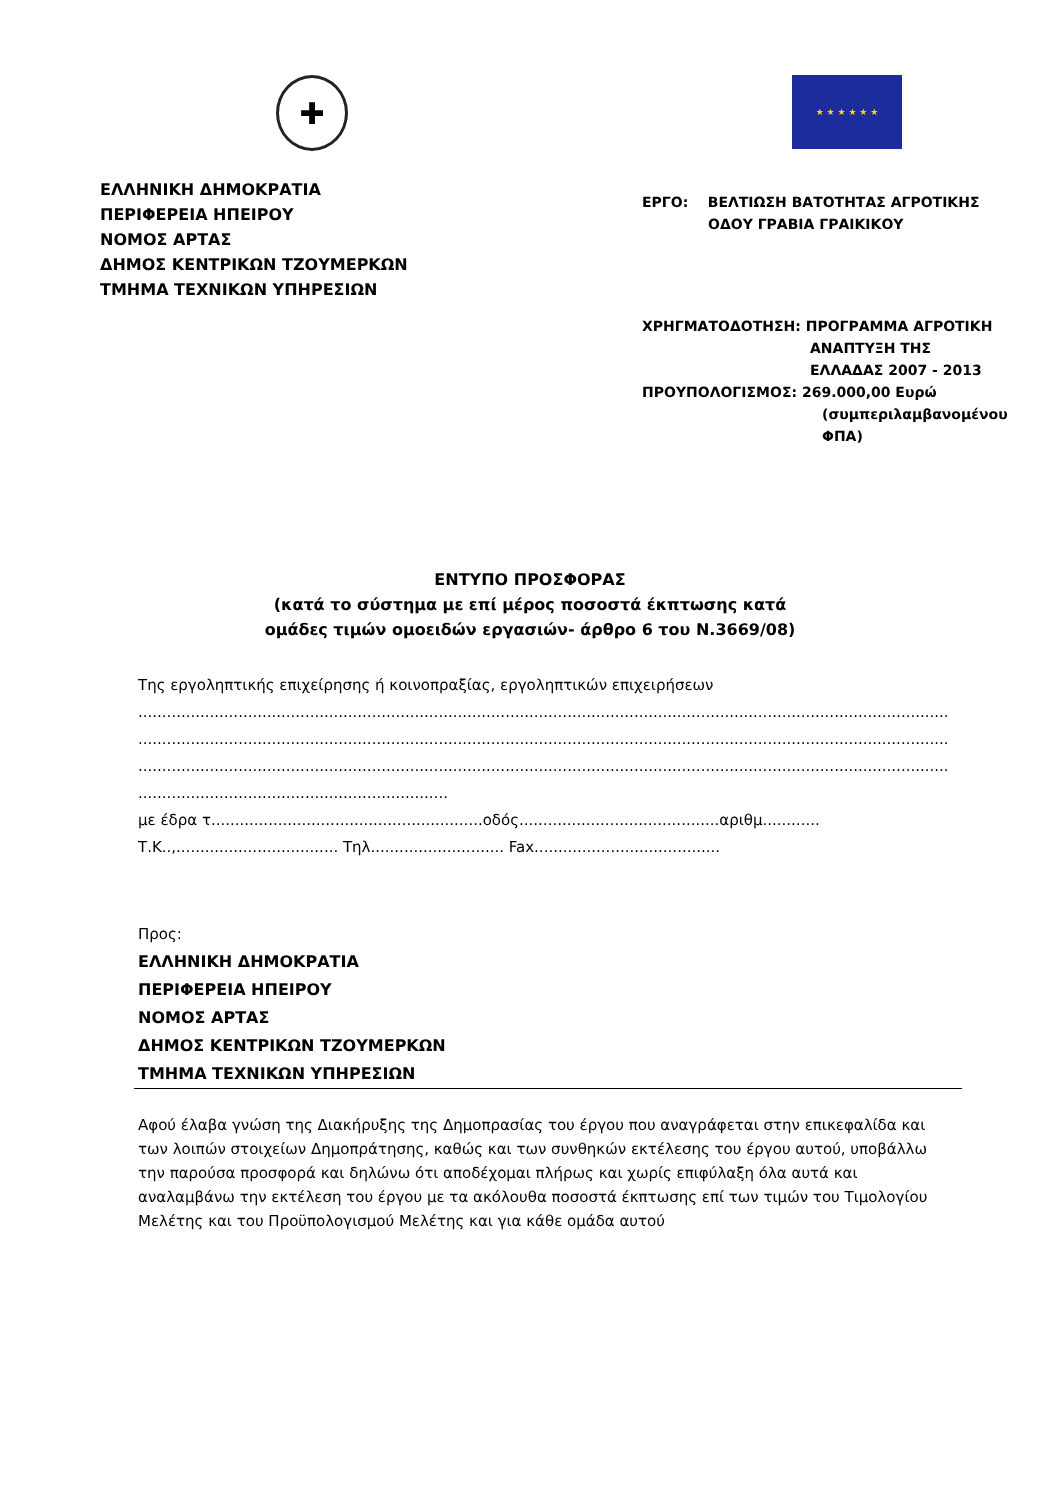✚
ΕΛΛΗΝΙΚΗ ΔΗΜΟΚΡΑΤΙΑ
ΠΕΡΙΦΕΡΕΙΑ ΗΠΕΙΡΟΥ
ΝΟΜΟΣ ΑΡΤΑΣ
ΔΗΜΟΣ ΚΕΝΤΡΙΚΩΝ ΤΖΟΥΜΕΡΚΩΝ
ΤΜΗΜΑ ΤΕΧΝΙΚΩΝ ΥΠΗΡΕΣΙΩΝ
★ ★ ★ ★ ★ ★
ΕΡΓΟ: ΒΕΛΤΙΩΣΗ ΒΑΤΟΤΗΤΑΣ ΑΓΡΟΤΙΚΗΣ
ΟΔΟΥ ΓΡΑΒΙΑ ΓΡΑΙΚΙΚΟΥ
ΧΡΗΓΜΑΤΟΔΟΤΗΣΗ: ΠΡΟΓΡΑΜΜΑ ΑΓΡΟΤΙΚΗ
ΑΝΑΠΤΥΞΗ ΤΗΣ
ΕΛΛΑΔΑΣ 2007 - 2013
ΠΡΟΥΠΟΛΟΓΙΣΜΟΣ: 269.000,00 Ευρώ
(συμπεριλαμβανομένου
ΦΠΑ)
ΕΝΤΥΠΟ ΠΡΟΣΦΟΡΑΣ
(κατά το σύστημα με επί μέρος ποσοστά έκπτωσης κατά
ομάδες τιμών ομοειδών εργασιών- άρθρο 6 του Ν.3669/08)
Της εργοληπτικής επιχείρησης ή κοινοπραξίας, εργοληπτικών επιχειρήσεων
..........................................................................................................................................................................
..........................................................................................................................................................................
..........................................................................................................................................................................
.................................................................
με έδρα τ.........................................................οδός..........................................αριθμ............
Τ.Κ..,.................................. Τηλ............................ Fax.......................................
Προς:
ΕΛΛΗΝΙΚΗ ΔΗΜΟΚΡΑΤΙΑ
ΠΕΡΙΦΕΡΕΙΑ ΗΠΕΙΡΟΥ
ΝΟΜΟΣ ΑΡΤΑΣ
ΔΗΜΟΣ ΚΕΝΤΡΙΚΩΝ ΤΖΟΥΜΕΡΚΩΝ
ΤΜΗΜΑ ΤΕΧΝΙΚΩΝ ΥΠΗΡΕΣΙΩΝ
Αφού έλαβα γνώση της Διακήρυξης της Δημοπρασίας του έργου που αναγράφεται στην επικεφαλίδα και των λοιπών στοιχείων Δημοπράτησης, καθώς και των συνθηκών εκτέλεσης του έργου αυτού, υποβάλλω την παρούσα προσφορά και δηλώνω ότι αποδέχομαι πλήρως και χωρίς επιφύλαξη όλα αυτά και αναλαμβάνω την εκτέλεση του έργου με τα ακόλουθα ποσοστά έκπτωσης επί των τιμών του Τιμολογίου Μελέτης και του Προϋπολογισμού Μελέτης και για κάθε ομάδα αυτού